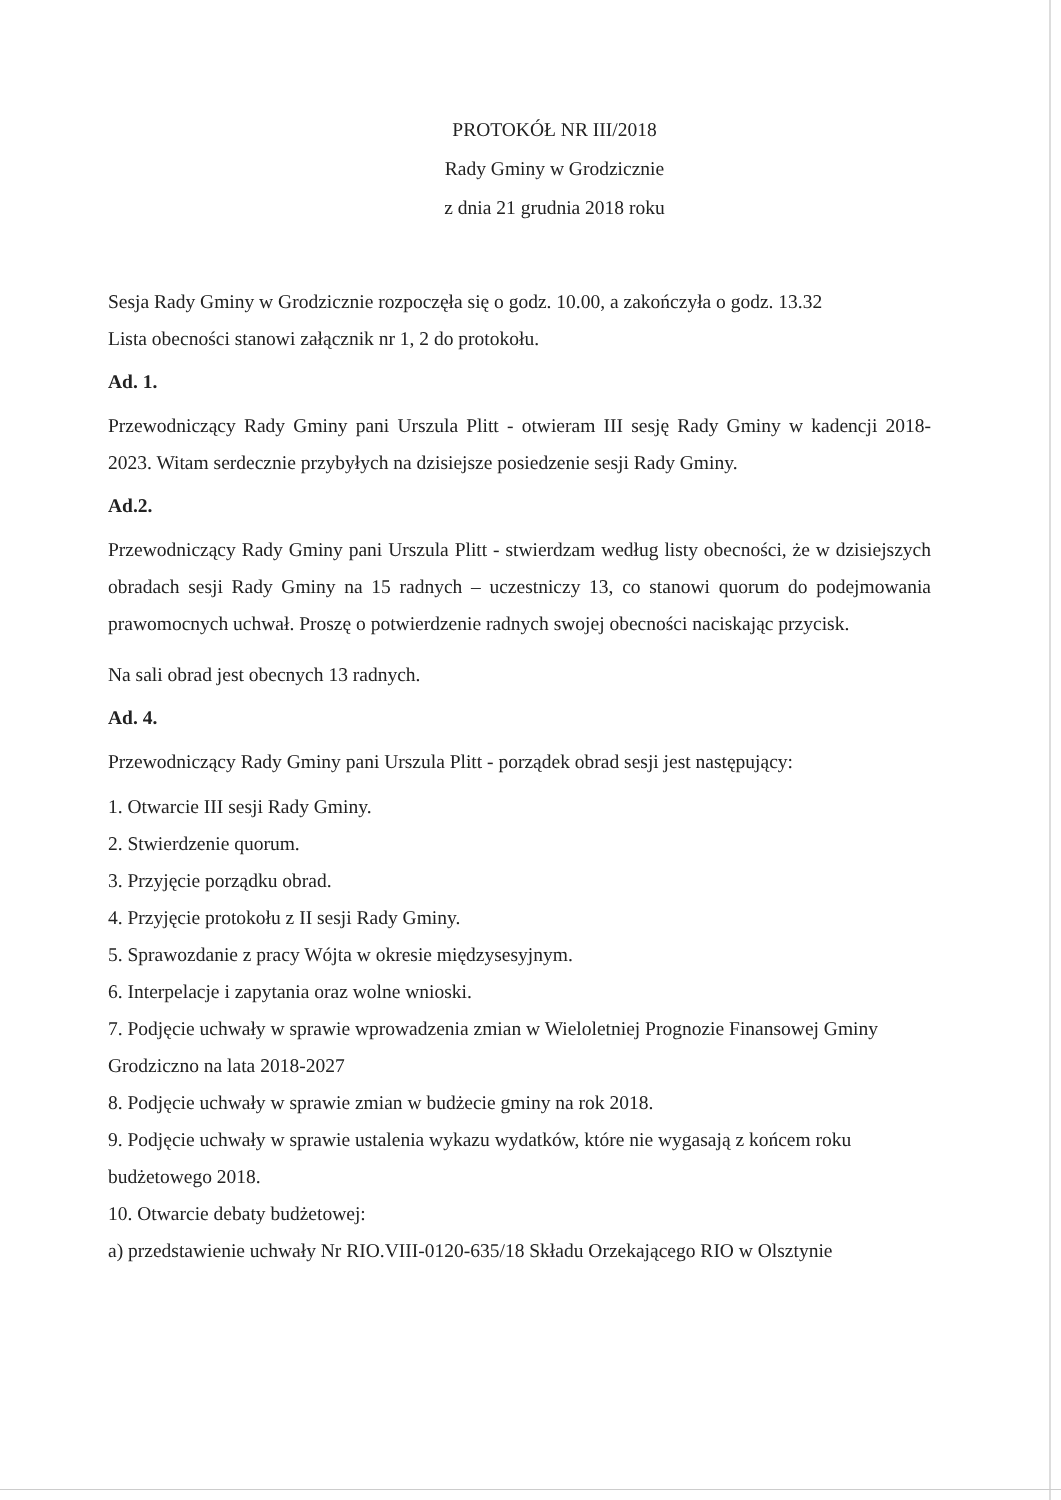PROTOKÓŁ NR III/2018
Rady Gminy w Grodzicznie
z dnia 21 grudnia 2018 roku
Sesja Rady Gminy w Grodzicznie rozpoczęła się o godz. 10.00, a zakończyła o godz. 13.32
Lista obecności stanowi załącznik nr 1, 2 do protokołu.
Ad. 1.
Przewodniczący Rady Gminy pani Urszula Plitt - otwieram III sesję Rady Gminy w kadencji 2018- 2023. Witam serdecznie przybyłych na dzisiejsze posiedzenie sesji Rady Gminy.
Ad.2.
Przewodniczący Rady Gminy pani Urszula Plitt - stwierdzam według listy obecności, że w dzisiejszych obradach sesji Rady Gminy na 15 radnych – uczestniczy 13, co stanowi quorum do podejmowania prawomocnych uchwał. Proszę o potwierdzenie radnych swojej obecności naciskając przycisk.
Na sali obrad jest obecnych 13 radnych.
Ad. 4.
Przewodniczący Rady Gminy pani Urszula Plitt - porządek obrad sesji jest następujący:
1. Otwarcie III sesji Rady Gminy.
2. Stwierdzenie quorum.
3. Przyjęcie porządku obrad.
4. Przyjęcie protokołu z II sesji Rady Gminy.
5. Sprawozdanie z pracy Wójta w okresie międzysesyjnym.
6. Interpelacje i zapytania oraz wolne wnioski.
7. Podjęcie uchwały w sprawie wprowadzenia zmian w Wieloletniej Prognozie Finansowej Gminy Grodziczno na lata 2018-2027
8. Podjęcie uchwały w sprawie zmian w budżecie gminy na rok 2018.
9. Podjęcie uchwały w sprawie ustalenia wykazu wydatków, które nie wygasają z końcem roku budżetowego 2018.
10. Otwarcie debaty budżetowej:
a) przedstawienie uchwały Nr RIO.VIII-0120-635/18 Składu Orzekającego RIO w Olsztynie